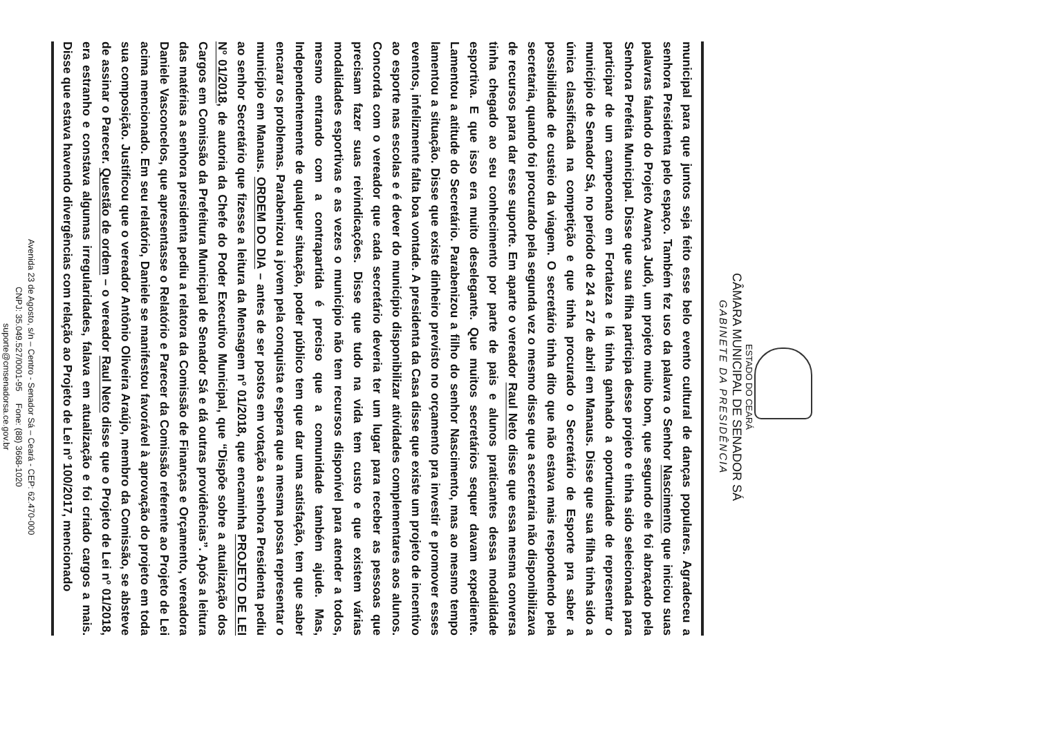ESTADO DO CEARÁ
CÂMARA MUNICIPAL DE SENADOR SÁ
GABINETE DA PRESIDÊNCIA
municipal para que juntos seja feito esse belo evento cultural de danças populares. Agradeceu a senhora Presidenta pelo espaço. Também fez uso da palavra o Senhor Nascimento que iniciou suas palavras falando do Projeto Avança Judô, um projeto muito bom, que segundo ele foi abraçado pela Senhora Prefeita Municipal. Disse que sua filha participa desse projeto e tinha sido selecionada para participar de um campeonato em Fortaleza e lá tinha ganhado a oportunidade de representar o município de Senador Sá, no período de 24 a 27 de abril em Manaus. Disse que sua filha tinha sido a única classificada na competição e que tinha procurado o Secretário de Esporte pra saber a possibilidade de custeio da viagem. O secretário tinha dito que não estava mais respondendo pela secretaria, quando foi procurado pela segunda vez o mesmo disse que a secretaria não disponibilizava de recursos para dar esse suporte. Em aparte o vereador Raul Neto disse que essa mesma conversa tinha chegado ao seu conhecimento por parte de pais e alunos praticantes dessa modalidade esportiva. E que isso era muito deselegante. Que muitos secretários sequer davam expediente. Lamentou a atitude do Secretário. Parabenizou a filho do senhor Nascimento, mas ao mesmo tempo lamentou a situação. Disse que existe dinheiro previsto no orçamento pra investir e promover esses eventos, infelizmente falta boa vontade. A presidenta da Casa disse que existe um projeto de incentivo ao esporte nas escolas e é dever do município disponibilizar atividades complementares aos alunos. Concorda com o vereador que cada secretário deveria ter um lugar para receber as pessoas que precisam fazer suas reivindicações. Disse que tudo na vida tem custo e que existem várias modalidades esportivas e as vezes o município não tem recursos disponível para atender a todos, mesmo entrando com a contrapartida é preciso que a comunidade também ajude. Mas, Independentemente de qualquer situação, poder público tem que dar uma satisfação, tem que saber encarar os problemas. Parabenizou a jovem pela conquista e espera que a mesma possa representar o município em Manaus. ORDEM DO DIA – antes de ser postos em votação a senhora Presidenta pediu ao senhor Secretário que fizesse a leitura da Mensagem nº 01/2018, que encaminha PROJETO DE LEI Nº 01/2018, de autoria da Chefe do Poder Executivo Municipal, que “Dispõe sobre a atualização dos Cargos em Comissão da Prefeitura Municipal de Senador Sá e dá outras providências”. Após a leitura das matérias a senhora presidenta pediu a relatora da Comissão de Finanças e Orçamento, vereadora Daniele Vasconcelos, que apresentasse o Relatório e Parecer da Comissão referente ao Projeto de Lei acima mencionado. Em seu relatório, Daniele se manifestou favorável à aprovação do projeto em toda sua composição. Justificou que o vereador Antônio Oliveira Araújo, membro da Comissão, se absteve de assinar o Parecer. Questão de ordem – o vereador Raul Neto disse que o Projeto de Lei nº 01/2018, era estranho e constava algumas irregularidades, falava em atualização e foi criado cargos a mais. Disse que estava havendo divergências com relação ao Projeto de Lei nº 100/2017, mencionado
Avenida 23 de Agosto, s/n – Centro - Senador Sá – Ceará - CEP: 62.470-000
CNPJ: 35.049.527/0001-95 Fone: (88) 3668-1020
suporte@cmsenadorsa.ce.gov.br